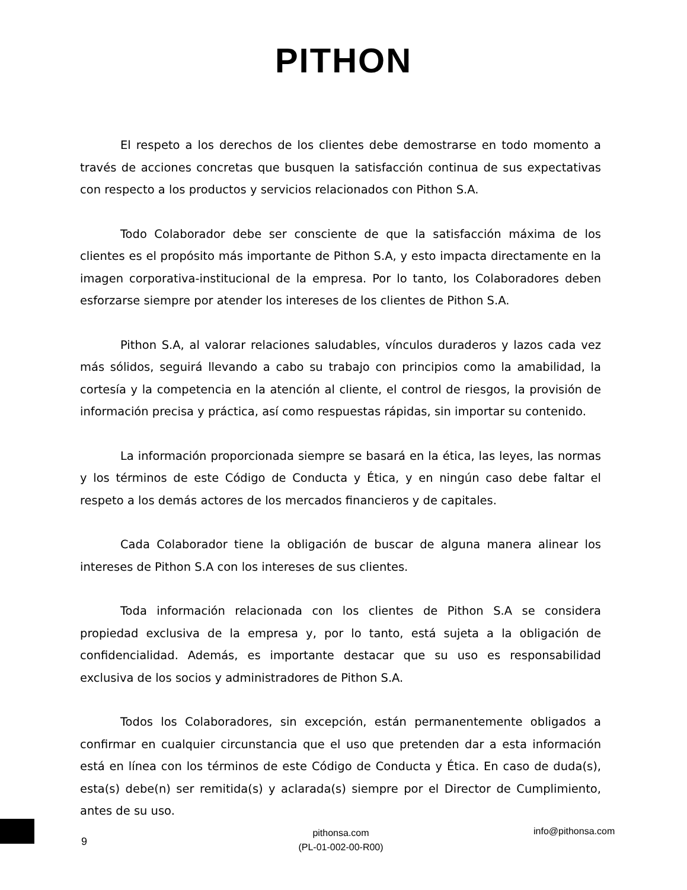PITHON
El respeto a los derechos de los clientes debe demostrarse en todo momento a través de acciones concretas que busquen la satisfacción continua de sus expectativas con respecto a los productos y servicios relacionados con Pithon S.A.
Todo Colaborador debe ser consciente de que la satisfacción máxima de los clientes es el propósito más importante de Pithon S.A, y esto impacta directamente en la imagen corporativa-institucional de la empresa. Por lo tanto, los Colaboradores deben esforzarse siempre por atender los intereses de los clientes de Pithon S.A.
Pithon S.A, al valorar relaciones saludables, vínculos duraderos y lazos cada vez más sólidos, seguirá llevando a cabo su trabajo con principios como la amabilidad, la cortesía y la competencia en la atención al cliente, el control de riesgos, la provisión de información precisa y práctica, así como respuestas rápidas, sin importar su contenido.
La información proporcionada siempre se basará en la ética, las leyes, las normas y los términos de este Código de Conducta y Ética, y en ningún caso debe faltar el respeto a los demás actores de los mercados financieros y de capitales.
Cada Colaborador tiene la obligación de buscar de alguna manera alinear los intereses de Pithon S.A con los intereses de sus clientes.
Toda información relacionada con los clientes de Pithon S.A se considera propiedad exclusiva de la empresa y, por lo tanto, está sujeta a la obligación de confidencialidad. Además, es importante destacar que su uso es responsabilidad exclusiva de los socios y administradores de Pithon S.A.
Todos los Colaboradores, sin excepción, están permanentemente obligados a confirmar en cualquier circunstancia que el uso que pretenden dar a esta información está en línea con los términos de este Código de Conducta y Ética. En caso de duda(s), esta(s) debe(n) ser remitida(s) y aclarada(s) siempre por el Director de Cumplimiento, antes de su uso.
9
pithonsa.com
(PL-01-002-00-R00)
info@pithonsa.com